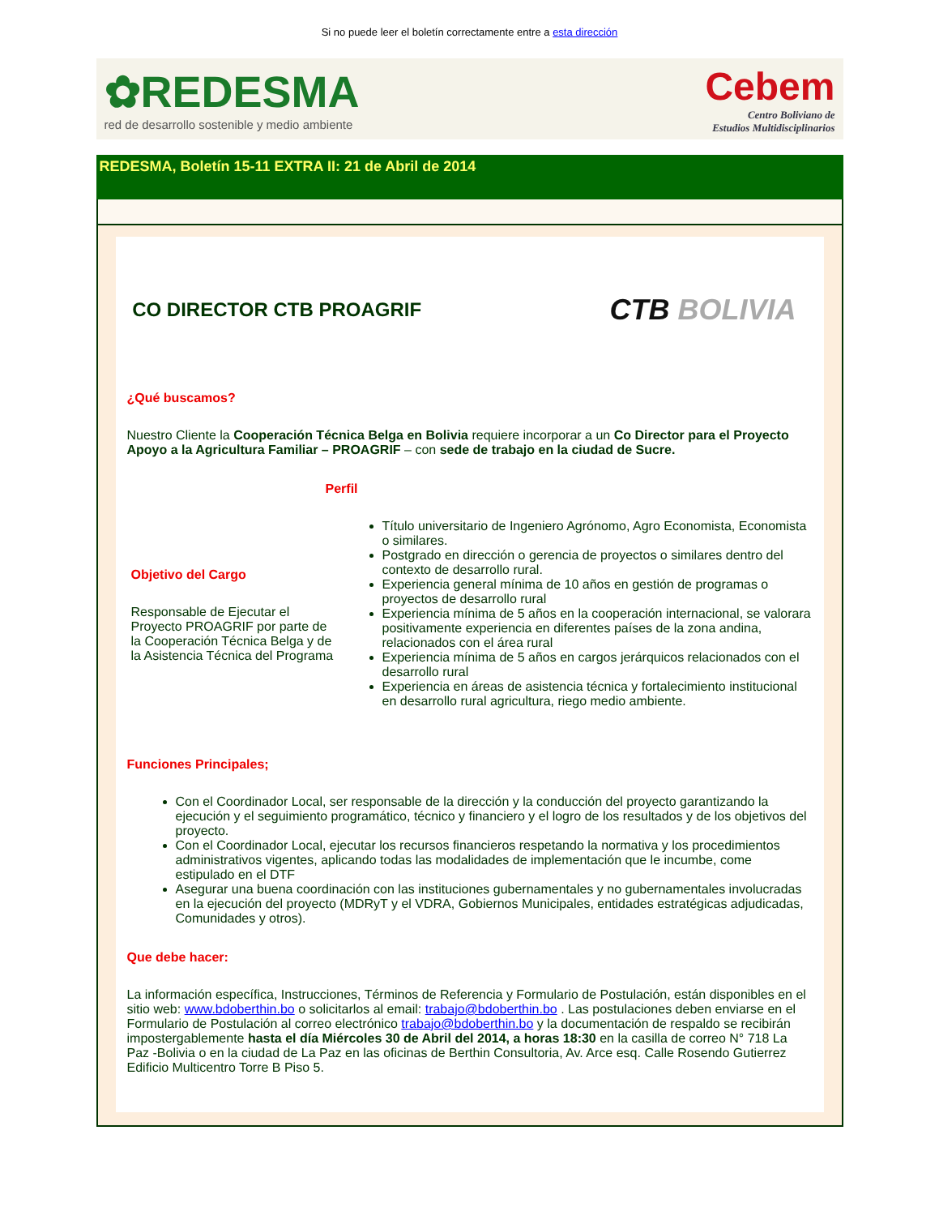Si no puede leer el boletín correctamente entre a esta dirección
✿REDESMA
red de desarrollo sostenible y medio ambiente
Cebem
Centro Boliviano de
Estudios Multidisciplinarios
REDESMA, Boletín 15-11 EXTRA II: 21 de Abril de 2014
CO DIRECTOR CTB PROAGRIF
CTB BOLIVIA
¿Qué buscamos?
Nuestro Cliente la Cooperación Técnica Belga en Bolivia requiere incorporar a un Co Director para el Proyecto Apoyo a la Agricultura Familiar – PROAGRIF – con sede de trabajo en la ciudad de Sucre.
Perfil
Objetivo del Cargo
Responsable de Ejecutar el Proyecto PROAGRIF por parte de la Cooperación Técnica Belga y de la Asistencia Técnica del Programa
Título universitario de Ingeniero Agrónomo, Agro Economista, Economista o similares.
Postgrado en dirección o gerencia de proyectos o similares dentro del contexto de desarrollo rural.
Experiencia general mínima de 10 años en gestión de programas o proyectos de desarrollo rural
Experiencia mínima de 5 años en la cooperación internacional, se valorara positivamente experiencia en diferentes países de la zona andina, relacionados con el área rural
Experiencia mínima de 5 años en cargos jerárquicos relacionados con el desarrollo rural
Experiencia en áreas de asistencia técnica y fortalecimiento institucional en desarrollo rural agricultura, riego medio ambiente.
Funciones Principales;
Con el Coordinador Local, ser responsable de la dirección y la conducción del proyecto garantizando la ejecución y el seguimiento programático, técnico y financiero y el logro de los resultados y de los objetivos del proyecto.
Con el Coordinador Local, ejecutar los recursos financieros respetando la normativa y los procedimientos administrativos vigentes, aplicando todas las modalidades de implementación que le incumbe, come estipulado en el DTF
Asegurar una buena coordinación con las instituciones gubernamentales y no gubernamentales involucradas en la ejecución del proyecto (MDRyT y el VDRA, Gobiernos Municipales, entidades estratégicas adjudicadas, Comunidades y otros).
Que debe hacer:
La información específica, Instrucciones, Términos de Referencia y Formulario de Postulación, están disponibles en el sitio web: www.bdoberthin.bo o solicitarlos al email: trabajo@bdoberthin.bo . Las postulaciones deben enviarse en el Formulario de Postulación al correo electrónico trabajo@bdoberthin.bo y la documentación de respaldo se recibirán impostergablemente hasta el día Miércoles 30 de Abril del 2014, a horas 18:30 en la casilla de correo N° 718 La Paz -Bolivia o en la ciudad de La Paz en las oficinas de Berthin Consultoria, Av. Arce esq. Calle Rosendo Gutierrez Edificio Multicentro Torre B Piso 5.